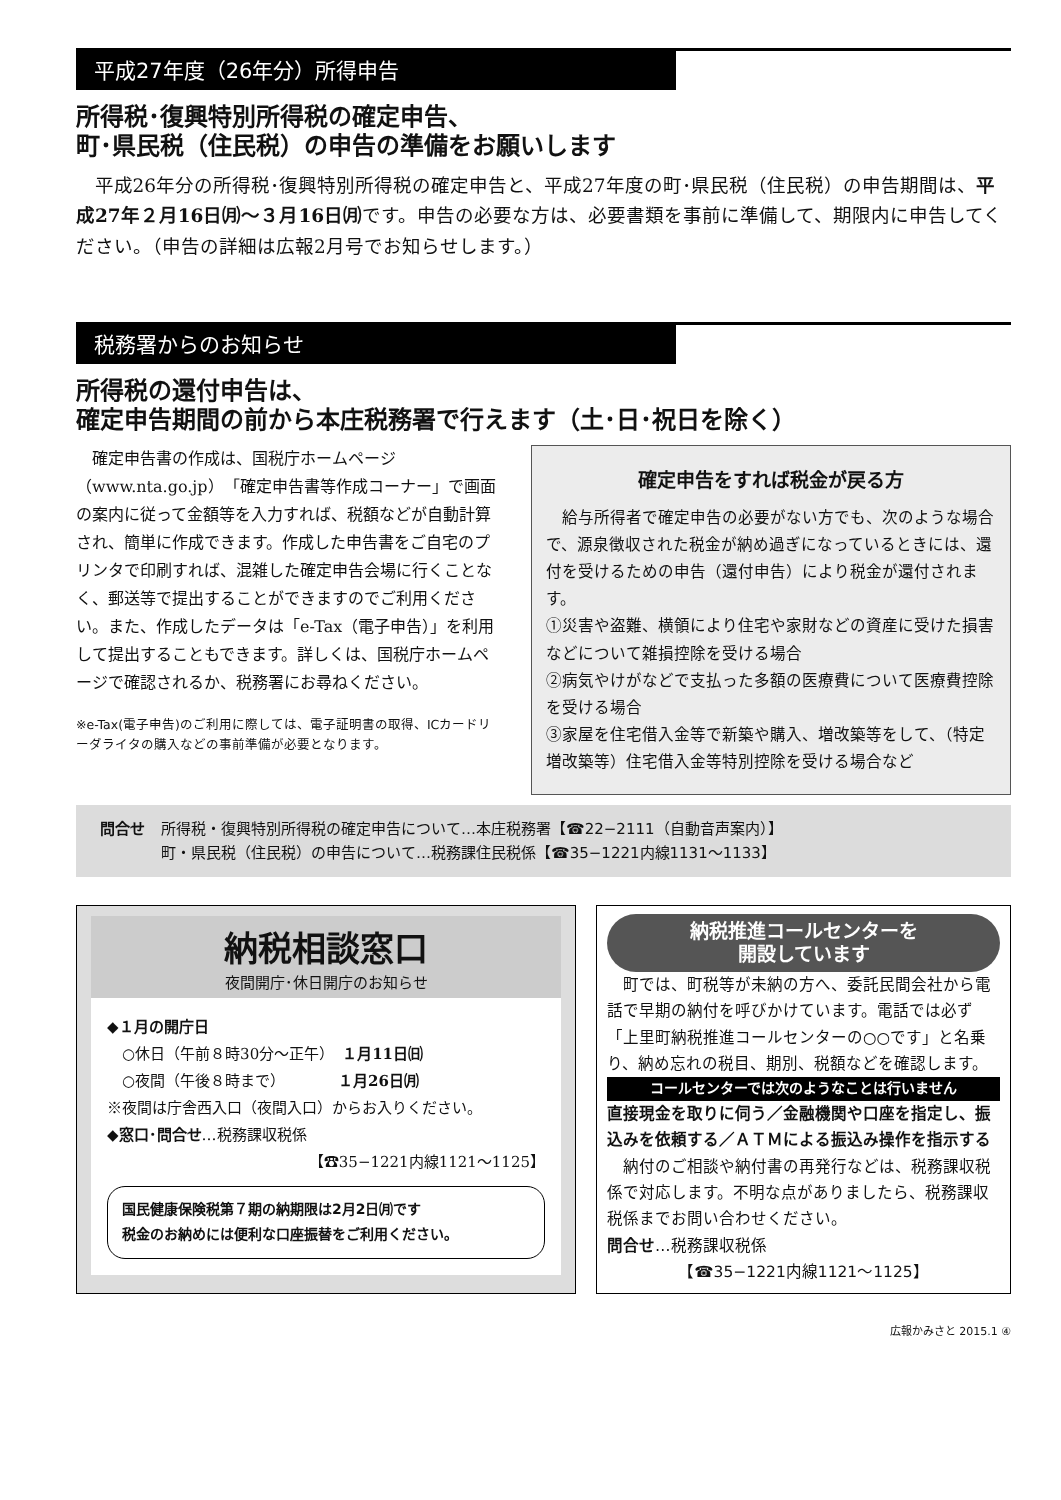平成27年度（26年分）所得申告
所得税･復興特別所得税の確定申告、
町･県民税（住民税）の申告の準備をお願いします
平成26年分の所得税･復興特別所得税の確定申告と、平成27年度の町･県民税（住民税）の申告期間は、平成27年２月16日㈪〜３月16日㈪です。申告の必要な方は、必要書類を事前に準備して、期限内に申告してください。（申告の詳細は広報2月号でお知らせします。）
税務署からのお知らせ
所得税の還付申告は、
確定申告期間の前から本庄税務署で行えます（土･日･祝日を除く）
確定申告書の作成は、国税庁ホームページ（www.nta.go.jp）「確定申告書等作成コーナー」で画面の案内に従って金額等を入力すれば、税額などが自動計算され、簡単に作成できます。作成した申告書をご自宅のプリンタで印刷すれば、混雑した確定申告会場に行くことなく、郵送等で提出することができますのでご利用ください。また、作成したデータは「e-Tax（電子申告）」を利用して提出することもできます。詳しくは、国税庁ホームページで確認されるか、税務署にお尋ねください。
※e-Tax(電子申告)のご利用に際しては、電子証明書の取得、ICカードリーダライタの購入などの事前準備が必要となります。
確定申告をすれば税金が戻る方
給与所得者で確定申告の必要がない方でも、次のような場合で、源泉徴収された税金が納め過ぎになっているときには、還付を受けるための申告（還付申告）により税金が還付されます。
①災害や盗難、横領により住宅や家財などの資産に受けた損害などについて雑損控除を受ける場合
②病気やけがなどで支払った多額の医療費について医療費控除を受ける場合
③家屋を住宅借入金等で新築や購入、増改築等をして、（特定増改築等）住宅借入金等特別控除を受ける場合など
問合せ 所得税・復興特別所得税の確定申告について…本庄税務署【☎22−2111（自動音声案内）】
町・県民税（住民税）の申告について…税務課住民税係【☎35−1221内線1131〜1133】
納税相談窓口
夜間開庁･休日開庁のお知らせ
◆１月の開庁日
　○休日（午前８時30分〜正午）　１月11日㈰
　○夜間（午後８時まで）　　　　１月26日㈪
※夜間は庁舎西入口（夜間入口）からお入りください。
◆窓口･問合せ…税務課収税係
【☎35−1221内線1121〜1125】
国民健康保険税第７期の納期限は2月2日㈪です
税金のお納めには便利な口座振替をご利用ください。
納税推進コールセンターを
開設しています
町では、町税等が未納の方へ、委託民間会社から電話で早期の納付を呼びかけています。電話では必ず「上里町納税推進コールセンターの○○です」と名乗り、納め忘れの税目、期別、税額などを確認します。
コールセンターでは次のようなことは行いません
直接現金を取りに伺う／金融機関や口座を指定し、振込みを依頼する／ＡＴＭによる振込み操作を指示する
納付のご相談や納付書の再発行などは、税務課収税係で対応します。不明な点がありましたら、税務課収税係までお問い合わせください。
問合せ…税務課収税係
【☎35−1221内線1121〜1125】
広報かみさと 2015.1 ④